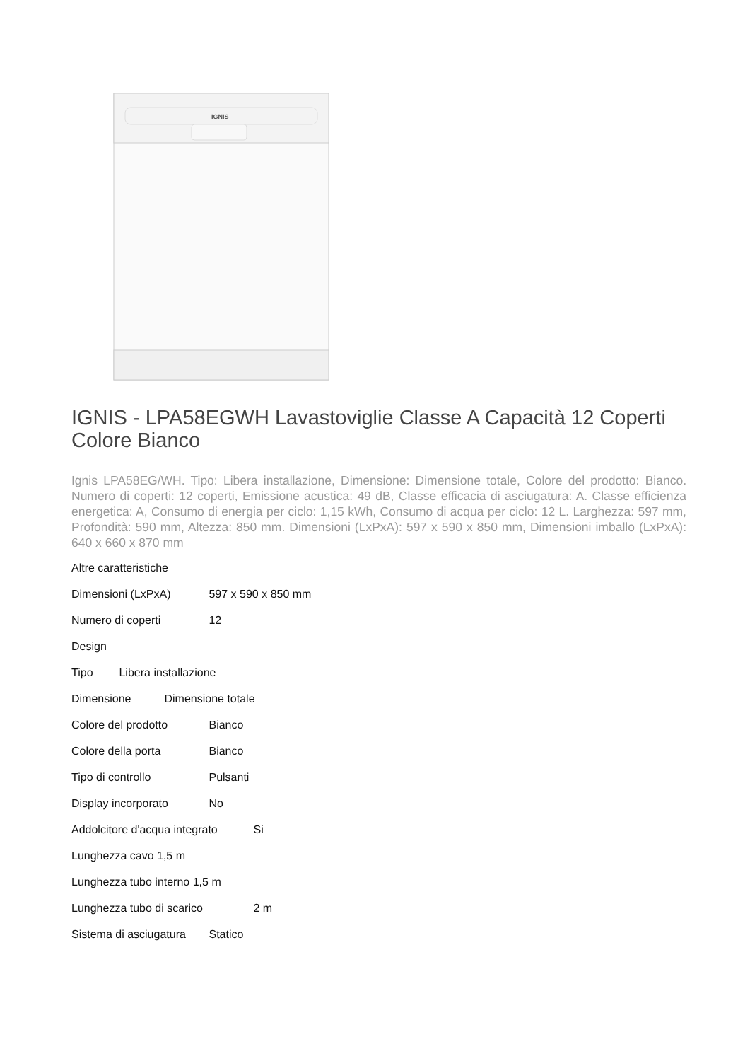IGNIS
IGNIS - LPA58EGWH Lavastoviglie Classe A Capacità 12 Coperti Colore Bianco
Ignis LPA58EG/WH. Tipo: Libera installazione, Dimensione: Dimensione totale, Colore del prodotto: Bianco. Numero di coperti: 12 coperti, Emissione acustica: 49 dB, Classe efficacia di asciugatura: A. Classe efficienza energetica: A, Consumo di energia per ciclo: 1,15 kWh, Consumo di acqua per ciclo: 12 L. Larghezza: 597 mm, Profondità: 590 mm, Altezza: 850 mm. Dimensioni (LxPxA): 597 x 590 x 850 mm, Dimensioni imballo (LxPxA): 640 x 660 x 870 mm
Altre caratteristiche
Dimensioni (LxPxA) 597 x 590 x 850 mm
Numero di coperti 12
Design
Tipo Libera installazione
Dimensione Dimensione totale
Colore del prodotto Bianco
Colore della porta Bianco
Tipo di controllo Pulsanti
Display incorporato No
Addolcitore d'acqua integrato Si
Lunghezza cavo 1,5 m
Lunghezza tubo interno 1,5 m
Lunghezza tubo di scarico 2 m
Sistema di asciugatura Statico